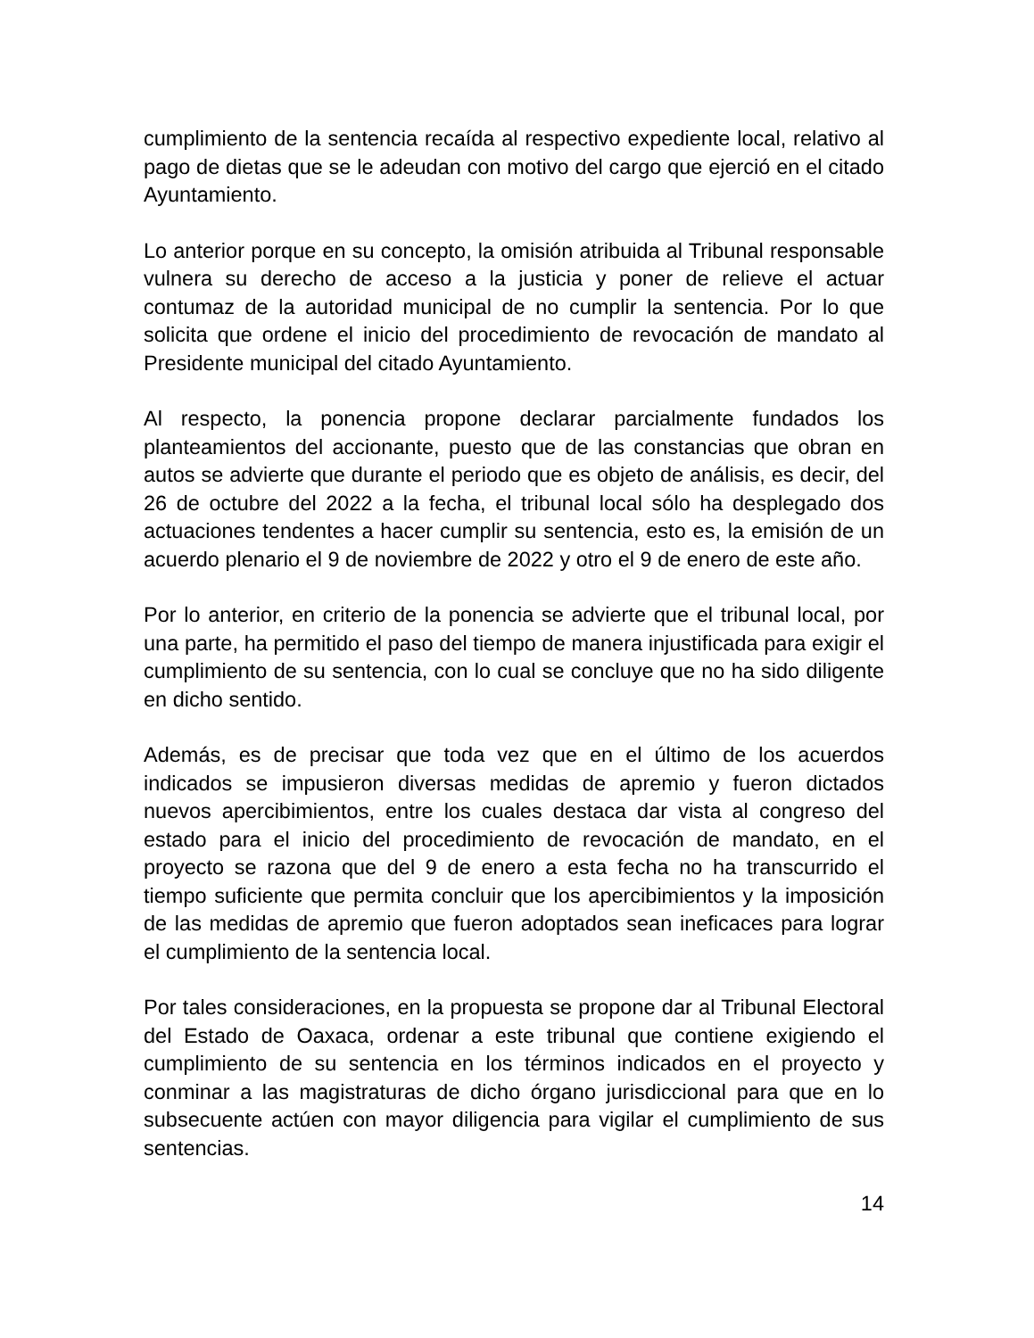cumplimiento de la sentencia recaída al respectivo expediente local, relativo al pago de dietas que se le adeudan con motivo del cargo que ejerció en el citado Ayuntamiento.
Lo anterior porque en su concepto, la omisión atribuida al Tribunal responsable vulnera su derecho de acceso a la justicia y poner de relieve el actuar contumaz de la autoridad municipal de no cumplir la sentencia. Por lo que solicita que ordene el inicio del procedimiento de revocación de mandato al Presidente municipal del citado Ayuntamiento.
Al respecto, la ponencia propone declarar parcialmente fundados los planteamientos del accionante, puesto que de las constancias que obran en autos se advierte que durante el periodo que es objeto de análisis, es decir, del 26 de octubre del 2022 a la fecha, el tribunal local sólo ha desplegado dos actuaciones tendentes a hacer cumplir su sentencia, esto es, la emisión de un acuerdo plenario el 9 de noviembre de 2022 y otro el 9 de enero de este año.
Por lo anterior, en criterio de la ponencia se advierte que el tribunal local, por una parte, ha permitido el paso del tiempo de manera injustificada para exigir el cumplimiento de su sentencia, con lo cual se concluye que no ha sido diligente en dicho sentido.
Además, es de precisar que toda vez que en el último de los acuerdos indicados se impusieron diversas medidas de apremio y fueron dictados nuevos apercibimientos, entre los cuales destaca dar vista al congreso del estado para el inicio del procedimiento de revocación de mandato, en el proyecto se razona que del 9 de enero a esta fecha no ha transcurrido el tiempo suficiente que permita concluir que los apercibimientos y la imposición de las medidas de apremio que fueron adoptados sean ineficaces para lograr el cumplimiento de la sentencia local.
Por tales consideraciones, en la propuesta se propone dar al Tribunal Electoral del Estado de Oaxaca, ordenar a este tribunal que contiene exigiendo el cumplimiento de su sentencia en los términos indicados en el proyecto y conminar a las magistraturas de dicho órgano jurisdiccional para que en lo subsecuente actúen con mayor diligencia para vigilar el cumplimiento de sus sentencias.
14